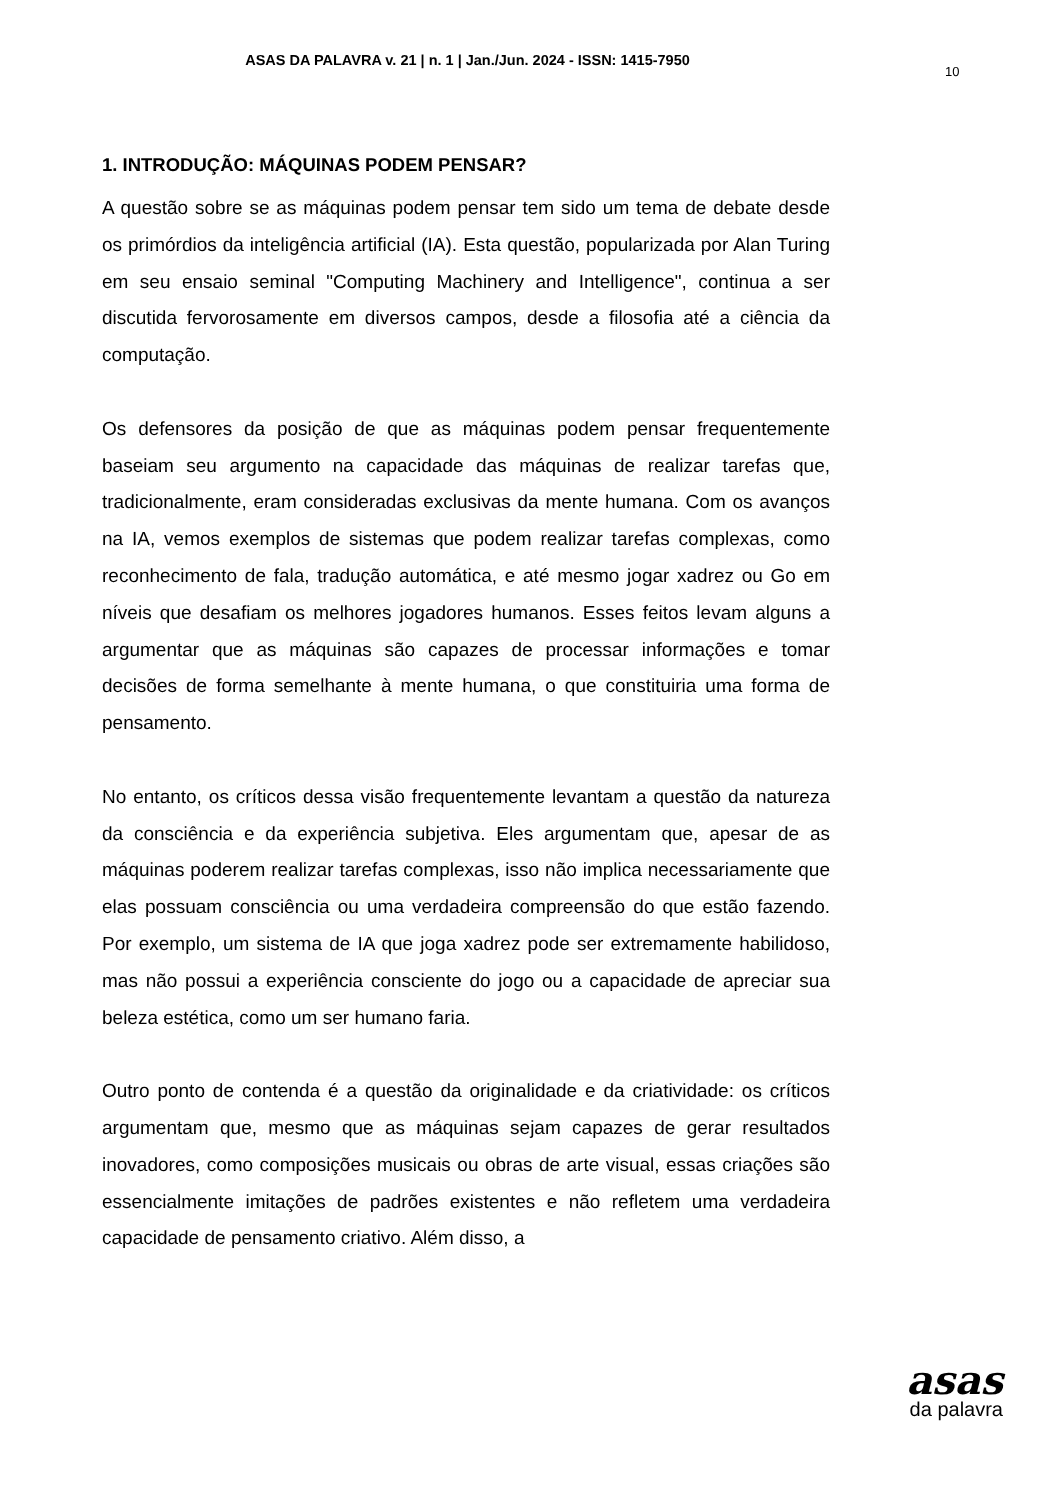ASAS DA PALAVRA v. 21 | n. 1 | Jan./Jun. 2024 - ISSN: 1415-7950
10
1. INTRODUÇÃO: MÁQUINAS PODEM PENSAR?
A questão sobre se as máquinas podem pensar tem sido um tema de debate desde os primórdios da inteligência artificial (IA). Esta questão, popularizada por Alan Turing em seu ensaio seminal "Computing Machinery and Intelligence", continua a ser discutida fervorosamente em diversos campos, desde a filosofia até a ciência da computação.
Os defensores da posição de que as máquinas podem pensar frequentemente baseiam seu argumento na capacidade das máquinas de realizar tarefas que, tradicionalmente, eram consideradas exclusivas da mente humana. Com os avanços na IA, vemos exemplos de sistemas que podem realizar tarefas complexas, como reconhecimento de fala, tradução automática, e até mesmo jogar xadrez ou Go em níveis que desafiam os melhores jogadores humanos. Esses feitos levam alguns a argumentar que as máquinas são capazes de processar informações e tomar decisões de forma semelhante à mente humana, o que constituiria uma forma de pensamento.
No entanto, os críticos dessa visão frequentemente levantam a questão da natureza da consciência e da experiência subjetiva. Eles argumentam que, apesar de as máquinas poderem realizar tarefas complexas, isso não implica necessariamente que elas possuam consciência ou uma verdadeira compreensão do que estão fazendo. Por exemplo, um sistema de IA que joga xadrez pode ser extremamente habilidoso, mas não possui a experiência consciente do jogo ou a capacidade de apreciar sua beleza estética, como um ser humano faria.
Outro ponto de contenda é a questão da originalidade e da criatividade: os críticos argumentam que, mesmo que as máquinas sejam capazes de gerar resultados inovadores, como composições musicais ou obras de arte visual, essas criações são essencialmente imitações de padrões existentes e não refletem uma verdadeira capacidade de pensamento criativo. Além disso, a
asas
da palavra